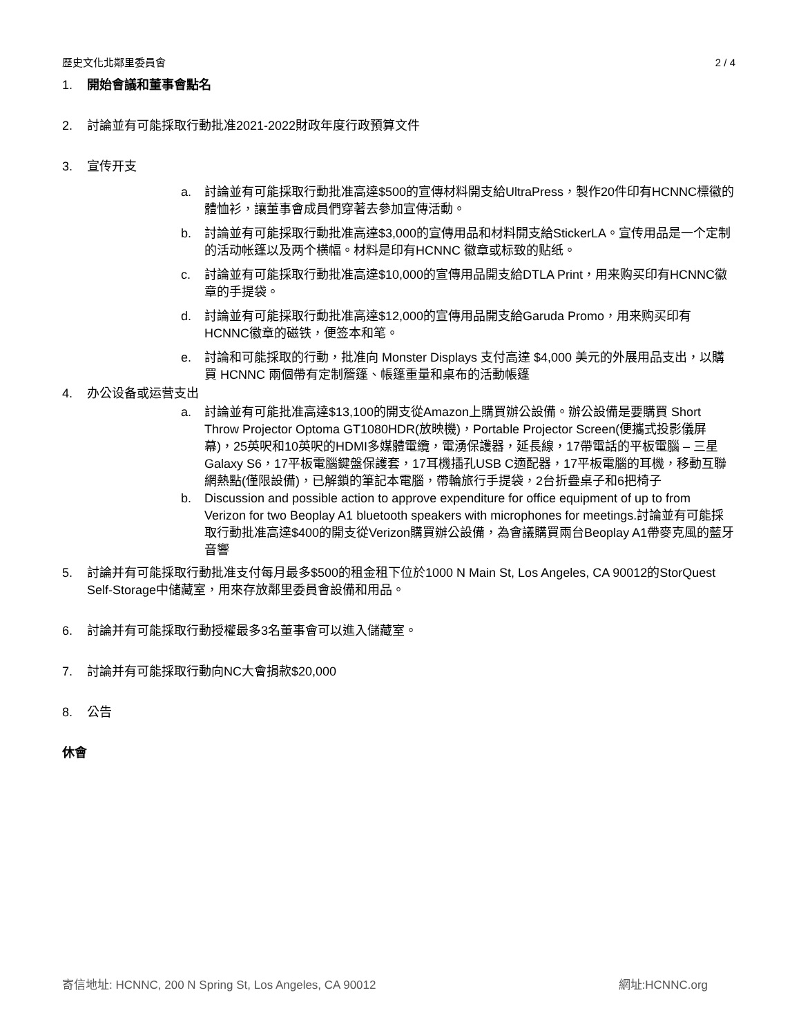歷史文化北鄰里委員會 2 / 4
1. 開始會議和董事會點名
2. 討論並有可能採取行動批准2021-2022財政年度行政預算文件
3. 宣传开支
a. 討論並有可能採取行動批准高達$500的宣傳材料開支給UltraPress，製作20件印有HCNNC標徽的體恤衫，讓董事會成員們穿著去參加宣傳活動。
b. 討論並有可能採取行動批准高達$3,000的宣傳用品和材料開支給StickerLA。宣传用品是一个定制的活动帐篷以及两个横幅。材料是印有HCNNC 徽章或标致的贴纸。
c. 討論並有可能採取行動批准高達$10,000的宣傳用品開支給DTLA Print，用来购买印有HCNNC徽章的手提袋。
d. 討論並有可能採取行動批准高達$12,000的宣傳用品開支給Garuda Promo，用来购买印有HCNNC徽章的磁铁，便签本和笔。
e. 討論和可能採取的行動，批准向 Monster Displays 支付高達 $4,000 美元的外展用品支出，以購買 HCNNC 兩個帶有定制簷篷、帳篷重量和桌布的活動帳篷
4. 办公设备或运营支出
a. 討論並有可能批准高達$13,100的開支從Amazon上購買辦公設備。辦公設備是要購買 Short Throw Projector Optoma GT1080HDR(放映機)，Portable Projector Screen(便攜式投影儀屏幕)，25英呎和10英呎的HDMI多媒體電纜，電湧保護器，延長線，17帶電話的平板電腦 – 三星Galaxy S6，17平板電腦鍵盤保護套，17耳機插孔USB C適配器，17平板電腦的耳機，移動互聯網熱點(僅限設備)，已解鎖的筆記本電腦，帶輪旅行手提袋，2台折疊桌子和6把椅子
b. Discussion and possible action to approve expenditure for office equipment of up to from Verizon for two Beoplay A1 bluetooth speakers with microphones for meetings.討論並有可能採取行動批准高達$400的開支從Verizon購買辦公設備，為會議購買兩台Beoplay A1帶麥克風的藍牙音響
5. 討論并有可能採取行動批准支付每月最多$500的租金租下位於1000 N Main St, Los Angeles, CA 90012的StorQuest Self-Storage中储藏室，用來存放鄰里委員會設備和用品。
6. 討論并有可能採取行動授權最多3名董事會可以進入儲藏室。
7. 討論并有可能採取行動向NC大會捐款$20,000
8. 公告
休會
寄信地址: HCNNC, 200 N Spring St, Los Angeles, CA 90012 網址:HCNNC.org